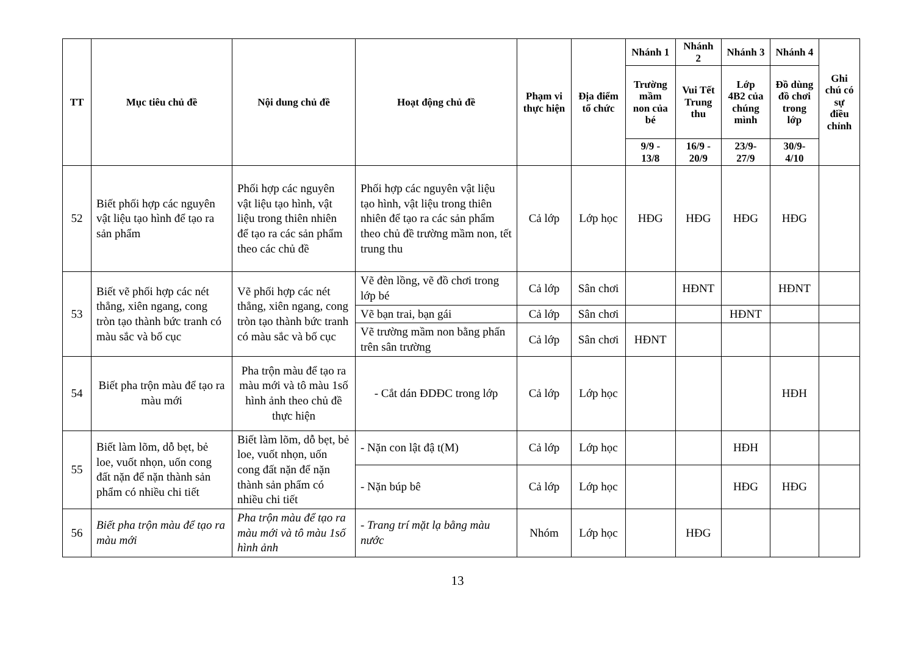| TT | Mục tiêu chủ đề | Nội dung chủ đề | Hoạt động chủ đề | Phạm vi thực hiện | Địa điểm tổ chức | Nhánh 1 | Nhánh 2 | Nhánh 3 | Nhánh 4 | Ghi chú có sự điều chỉnh |
| --- | --- | --- | --- | --- | --- | --- | --- | --- | --- | --- |
| | | | | | | Trường mầm non của bé | Vui Tết Trung thu | Lớp 4B2 của chúng mình | Đồ dùng đồ chơi trong lớp | |
| | | | | | | 9/9 - 13/8 | 16/9 - 20/9 | 23/9- 27/9 | 30/9- 4/10 | |
| 52 | Biết phối hợp các nguyên vật liệu tạo hình để tạo ra sản phẩm | Phối hợp các nguyên vật liệu tạo hình, vật liệu trong thiên nhiên để tạo ra các sản phẩm theo các chủ đề | Phối hợp các nguyên vật liệu tạo hình, vật liệu trong thiên nhiên để tạo ra các sản phẩm theo chủ đề trường mầm non, tết trung thu | Cả lớp | Lớp học | HĐG | HĐG | HĐG | HĐG | |
| 53 | Biết vẽ phối hợp các nét thẳng, xiên ngang, cong tròn tạo thành bức tranh có màu sắc và bố cục | Vẽ phối hợp các nét thẳng, xiên ngang, cong tròn tạo thành bức tranh có màu sắc và bố cục | Vẽ đèn lồng, vẽ đồ chơi trong lớp bé | Cả lớp | Sân chơi | | HĐNT | | HĐNT | |
| | | | Vẽ bạn trai, bạn gái | Cả lớp | Sân chơi | | | HĐNT | | |
| | | | Vẽ trường mầm non bằng phấn trên sân trường | Cả lớp | Sân chơi | HĐNT | | | | |
| 54 | Biết pha trộn màu để tạo ra màu mới | Pha trộn màu để tạo ra màu mới và tô màu 1số hình ảnh theo chủ đề thực hiện | - Cắt dán ĐDĐC trong lớp | Cả lớp | Lớp học | | | | HĐH | |
| 55 | Biết làm lõm, dỗ bẹt, bẻ loe, vuốt nhọn, uốn cong đất nặn để nặn thành sản phẩm có nhiều chi tiết | Biết làm lõm, dỗ bẹt, bẻ loe, vuốt nhọn, uốn cong đất nặn để nặn thành sản phẩm có nhiều chi tiết | - Nặn con lật đậ t(M) | Cả lớp | Lớp học | | | HĐH | | |
| | | | - Nặn búp bê | Cả lớp | Lớp học | | | HĐG | HĐG | |
| 56 | Biết pha trộn màu để tạo ra màu mới | Pha trộn màu để tạo ra màu mới và tô màu 1số hình ảnh | - Trang trí mặt lạ bằng màu nước | Nhóm | Lớp học | | HĐG | | | |
13